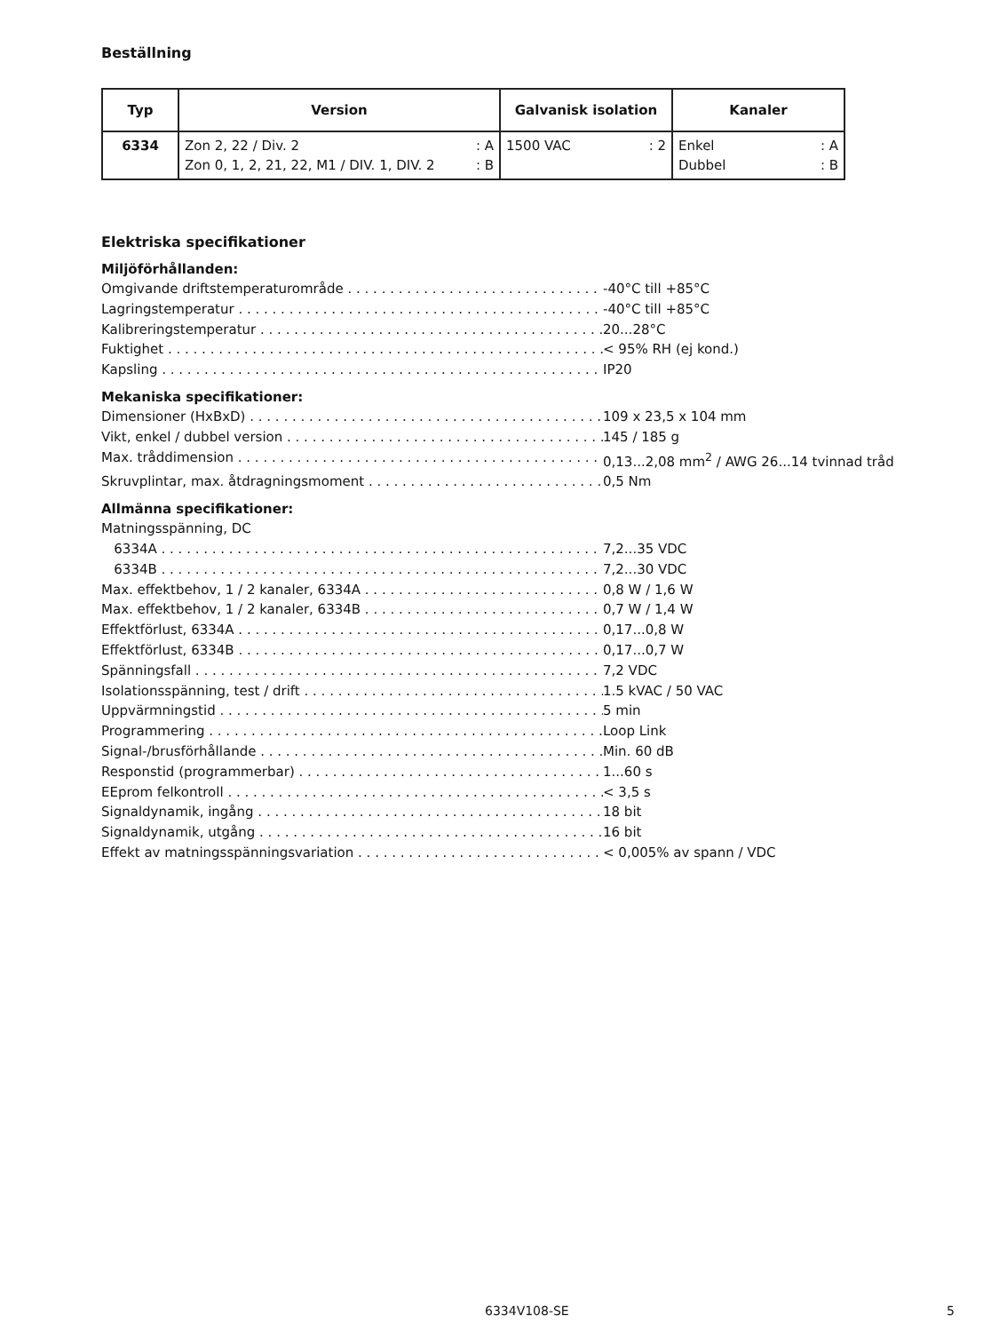Beställning
| Typ | Version | Galvanisk isolation | Kanaler |
| --- | --- | --- | --- |
| 6334 | Zon 2, 22 / Div. 2 : A Zon 0, 1, 2, 21, 22, M1 / DIV. 1, DIV. 2 : B | 1500 VAC : 2 | Enkel : A Dubbel : B |
Elektriska specifikationer
Miljöförhållanden:
Omgivande driftstemperaturområde -40°C till +85°C
Lagringstemperatur -40°C till +85°C
Kalibreringstemperatur 20...28°C
Fuktighet < 95% RH (ej kond.)
Kapsling IP20
Mekaniska specifikationer:
Dimensioner (HxBxD) 109 x 23,5 x 104 mm
Vikt, enkel / dubbel version 145 / 185 g
Max. tråddimension 0,13...2,08 mm<sup>2</sup> / AWG 26...14 tvinnad tråd
Skruvplintar, max. åtdragningsmoment 0,5 Nm
Allmänna specifikationer:
Matningsspänning, DC
6334A 7,2...35 VDC
6334B 7,2...30 VDC
Max. effektbehov, 1 / 2 kanaler, 6334A 0,8 W / 1,6 W
Max. effektbehov, 1 / 2 kanaler, 6334B 0,7 W / 1,4 W
Effektförlust, 6334A 0,17...0,8 W
Effektförlust, 6334B 0,17...0,7 W
Spänningsfall 7,2 VDC
Isolationsspänning, test / drift 1.5 kVAC / 50 VAC
Uppvärmningstid 5 min
Programmering Loop Link
Signal-/brusförhållande Min. 60 dB
Responstid (programmerbar) 1...60 s
EEprom felkontroll < 3,5 s
Signaldynamik, ingång 18 bit
Signaldynamik, utgång 16 bit
Effekt av matningsspänningsvariation < 0,005% av spann / VDC
6334V108-SE 5